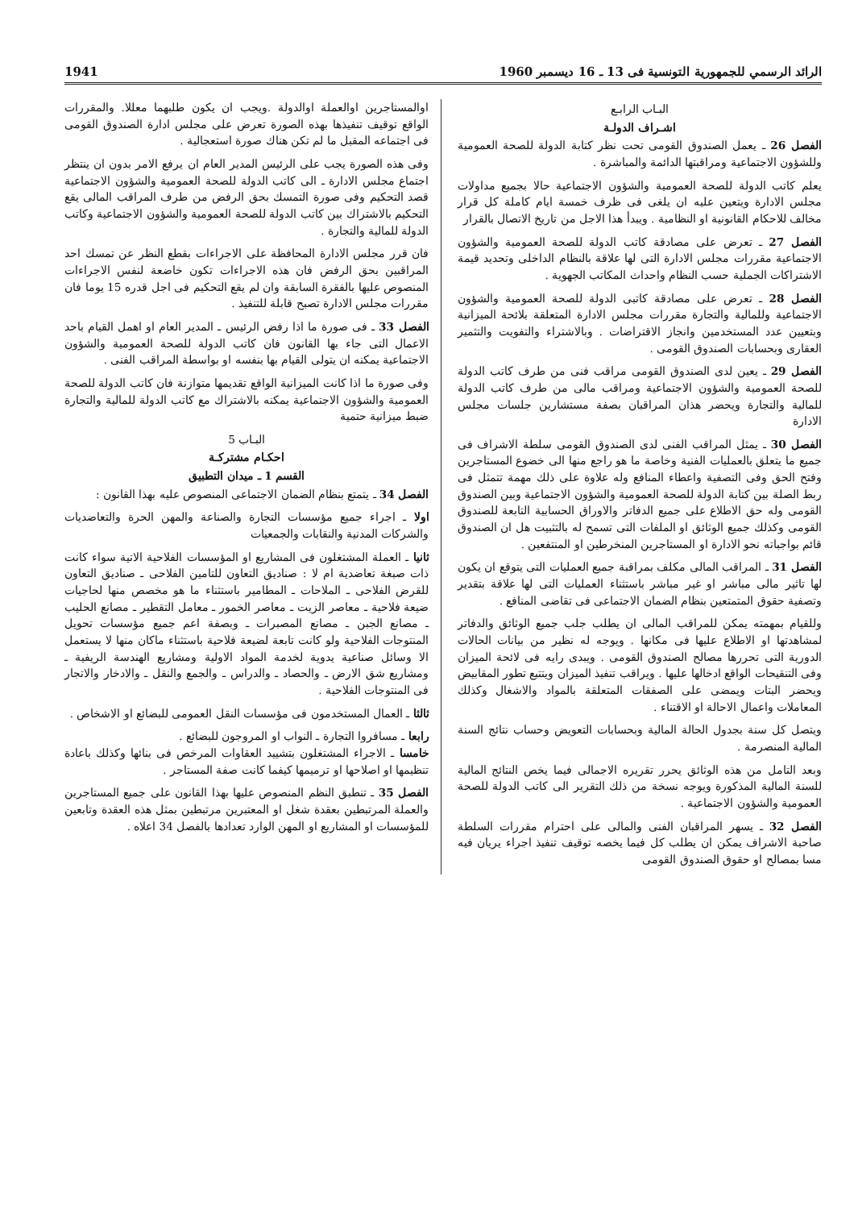الرائد الرسمي للجمهورية التونسية فى 13 ـ 16 ديسمبر 1960 1941
البـاب الرابـع
اشـراف الدولـة
الفصل 26 ـ يعمل الصندوق القومى تحت نظر كتابة الدولة للصحة العمومية وللشؤون الاجتماعية ومراقبتها الدائمة والمباشرة .
يعلم كاتب الدولة للصحة العمومية والشؤون الاجتماعية حالا بجميع مداولات مجلس الادارة ويتعين عليه ان يلغى فى ظرف خمسة ايام كاملة كل قرار مخالف للاحكام القانونية او النظامية . ويبدأ هذا الاجل من تاريخ الاتصال بالقرار
الفصل 27 ـ تعرض على مصادقة كاتب الدولة للصحة العمومية والشؤون الاجتماعية مقررات مجلس الادارة التى لها علاقة بالنظام الداخلى وتحديد قيمة الاشتراكات الجملية حسب النظام واحداث المكاتب الجهوية .
الفصل 28 ـ تعرض على مصادقة كاتبى الدولة للصحة العمومية والشؤون الاجتماعية وللمالية والتجارة مقررات مجلس الادارة المتعلقة بلائحة الميزانية وبتعيين عدد المستخدمين وانجاز الاقتراضات . وبالاشتراء والتفويت والتثمير العقارى وبحسابات الصندوق القومى .
الفصل 29 ـ يعين لدى الصندوق القومى مراقب فنى من طرف كاتب الدولة للصحة العمومية والشؤون الاجتماعية ومراقب مالى من طرف كاتب الدولة للمالية والتجارة ويحضر هذان المراقبان بصفة مستشارين جلسات مجلس الادارة
الفصل 30 ـ يمثل المراقب الفنى لدى الصندوق القومى سلطة الاشراف فى جميع ما يتعلق بالعمليات الفنية وخاصة ما هو راجع منها الى خضوع المستاجرين وفتح الحق وفى التصفية واعطاء المنافع وله علاوة على ذلك مهمة تتمثل فى ربط الصلة بين كتابة الدولة للصحة العمومية والشؤون الاجتماعية وبين الصندوق القومى وله حق الاطلاع على جميع الدفاتر والاوراق الحسابية التابعة للصندوق القومى وكذلك جميع الوثائق او الملفات التى تسمح له بالتثبيت هل ان الصندوق قائم بواجباته نحو الادارة او المستاجرين المنخرطين او المنتفعين .
الفصل 31 ـ المراقب المالى مكلف بمراقبة جميع العمليات التى يتوقع ان يكون لها تاثير مالى مباشر او غير مباشر باستثناء العمليات التى لها علاقة بتقدير وتصفية حقوق المتمتعين بنظام الضمان الاجتماعى فى تقاضى المنافع .
وللقيام بمهمته يمكن للمراقب المالى ان يطلب جلب جميع الوثائق والدفاتر لمشاهدتها او الاطلاع عليها فى مكانها . ويوجه له نظير من بيانات الحالات الدورية التى تحررها مصالح الصندوق القومى . ويبدى رايه فى لائحة الميزان وفى التنقيحات الواقع ادخالها عليها . ويراقب تنفيذ الميزان ويتتبع تطور المقابيض ويحضر البتات ويمضى على الصفقات المتعلقة بالمواد والاشغال وكذلك المعاملات واعمال الاحالة او الاقتناء .
ويتصل كل سنة بجدول الحالة المالية وبحسابات التعويض وحساب نتائج السنة المالية المنصرمة .
وبعد التامل من هذه الوثائق يحرر تقريره الاجمالى فيما يخص النتائج المالية للسنة المالية المذكورة ويوجه نسخة من ذلك التقرير الى كاتب الدولة للصحة العمومية والشؤون الاجتماعية .
الفصل 32 ـ يسهر المراقبان الفنى والمالى على احترام مقررات السلطة صاحبة الاشراف يمكن ان يطلب كل فيما يخصه توقيف تنفيذ اجراء يريان فيه مسا بمصالح او حقوق الصندوق القومى
اوالمستاجرين اوالعملة اوالدولة .ويجب ان يكون طلبهما معللا. والمقررات الواقع توقيف تنفيذها بهذه الصورة تعرض على مجلس ادارة الصندوق القومى فى اجتماعه المقبل ما لم تكن هناك صورة استعجالية .
وفى هذه الصورة يجب على الرئيس المدير العام ان يرفع الامر بدون ان ينتظر اجتماع مجلس الادارة ـ الى كاتب الدولة للصحة العمومية والشؤون الاجتماعية قصد التحكيم وفى صورة التمسك بحق الرفض من طرف المراقب المالى يقع التحكيم بالاشتراك بين كاتب الدولة للصحة العمومية والشؤون الاجتماعية وكاتب الدولة للمالية والتجارة .
فان قرر مجلس الادارة المحافظة على الاجراءات بقطع النظر عن تمسك احد المراقبين بحق الرفض فان هذه الاجراءات تكون خاضعة لنفس الاجراءات المنصوص عليها بالفقرة السابقة وان لم يقع التحكيم فى اجل قدره 15 يوما فان مقررات مجلس الادارة تصبح قابلة للتنفيذ .
الفصل 33 ـ فى صورة ما اذا رفض الرئيس ـ المدير العام او اهمل القيام باحد الاعمال التى جاء بها القانون فان كاتب الدولة للصحة العمومية والشؤون الاجتماعية يمكنه ان يتولى القيام بها بنفسه او بواسطة المراقب الفنى .
وفى صورة ما اذا كانت الميزانية الواقع تقديمها متوازنة فان كاتب الدولة للصحة العمومية والشؤون الاجتماعية يمكنه بالاشتراك مع كاتب الدولة للمالية والتجارة ضبط ميزانية حتمية
البـاب 5
احكـام مشتركـة
القسم 1 ـ ميدان التطبيق
الفصل 34 ـ يتمتع بنظام الضمان الاجتماعى المنصوص عليه بهذا القانون :
اولا ـ اجراء جميع مؤسسات التجارة والصناعة والمهن الحرة والتعاضديات والشركات المدنية والنقابات والجمعيات
ثانيا ـ العملة المشتغلون فى المشاريع او المؤسسات الفلاحية الاتية سواء كانت ذات صبغة تعاضدية ام لا : صناديق التعاون للتامين الفلاحى ـ صناديق التعاون للقرض الفلاحى ـ الملاحات ـ المطامير باستثناء ما هو مخصص منها لحاجيات ضيعة فلاحية ـ معاصر الزيت ـ معاصر الخمور ـ معامل التقطير ـ مصانع الحليب ـ مصانع الجبن ـ مصانع المصبرات ـ وبصفة اعم جميع مؤسسات تحويل المنتوجات الفلاحية ولو كانت تابعة لضيعة فلاحية باستثناء ماكان منها لا يستعمل الا وسائل صناعية يدوية لخدمة المواد الاولية ومشاريع الهندسة الريفية ـ ومشاريع شق الارض ـ والحصاد ـ والدراس ـ والجمع والنقل ـ والادخار والاتجار فى المنتوجات الفلاحية .
ثالثا ـ العمال المستخدمون فى مؤسسات النقل العمومى للبضائع او الاشخاص .
رابعا ـ مسافروا التجارة ـ النواب او المروجون للبضائع .
خامسا ـ الاجراء المشتغلون بتشييد العقاوات المرخص فى بنائها وكذلك باعادة تنظيمها او اصلاحها او ترميمها كيفما كانت صفة المستاجر .
الفصل 35 ـ تنطبق النظم المنصوص عليها بهذا القانون على جميع المستاجرين والعملة المرتبطين بعقدة شغل او المعتبرين مرتبطين بمثل هذه العقدة وتابعين للمؤسسات او المشاريع او المهن الوارد تعدادها بالفصل 34 اعلاه .